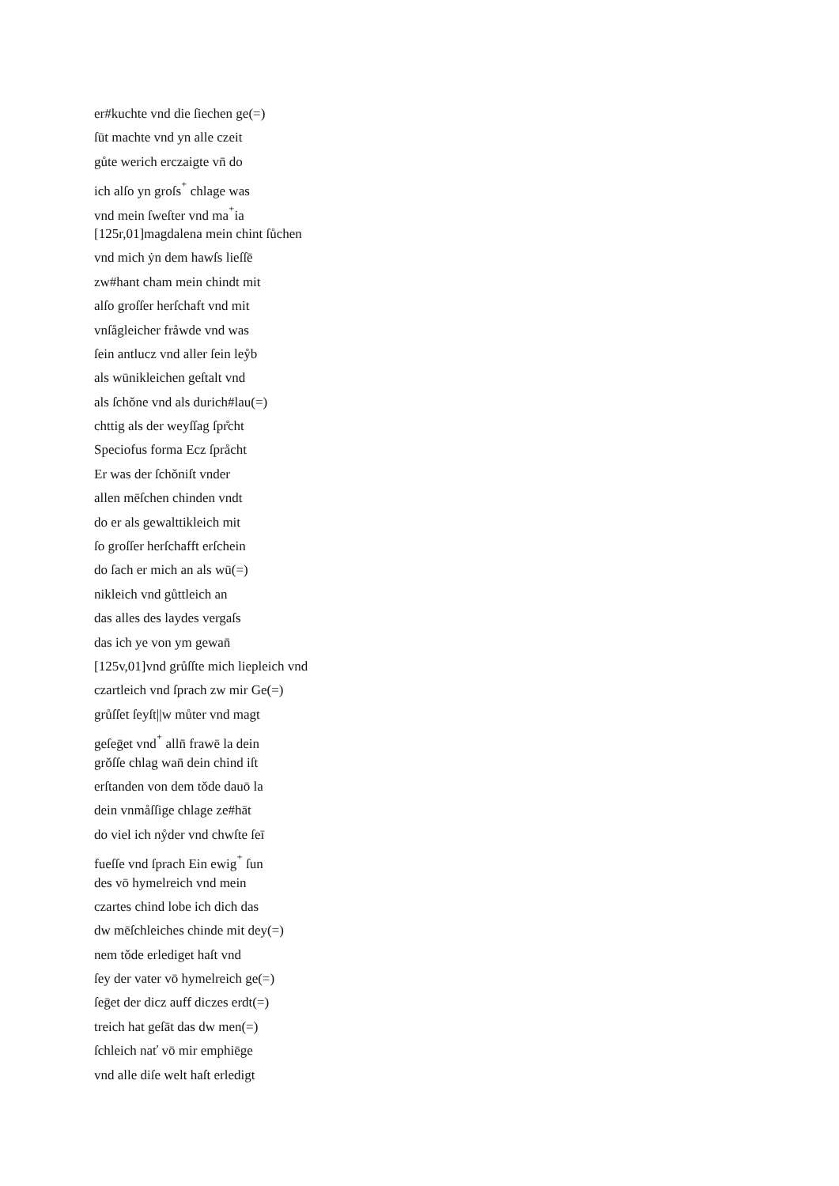er#kuchte vnd die ſiechen ge(=)
ſūt machte vnd yn alle czeit
gůte werich erczaigte vn̄ do
ich alſo yn groſs<sup>⁺</sup> chlage was
vnd mein ſweſter vnd ma<sup>⁺</sup>ia
[125r,01]magdalena mein chint ſůchen
vnd mich ẏn dem hawſs lieſſē
zw#hant cham mein chindt mit
alſo groſſer herſchaft vnd mit
vnſågleicher fråwde vnd was
ſein antlucz vnd aller ſein leẙb
als wūnikleichen geſtalt vnd
als ſchǒne vnd als durich#lau(=)
chttig als der weyſſag ſpr̊cht
Speciofus forma Ecz ſpråcht
Er was der ſchǒniſt vnder
allen mēſchen chinden vndt
do er als gewalttikleich mit
ſo groſſer herſchafft erſchein
do ſach er mich an als wū(=)
nikleich vnd gůttleich an
das alles des laydes vergaſs
das ich ye von ym gewan̄
[125v,01]vnd grůſſte mich liepleich vnd
czartleich vnd ſprach zw mir Ge(=)
grůſſet ſeyſt||w můter vnd magt
geſeḡet vnd<sup>⁺</sup> alln̄ frawē la dein
grǒſſe chlag wan̄ dein chind iſt
erſtanden von dem tǒde dauō la
dein vnmåſſige chlage ze#hāt
do viel ich nẙder vnd chwſte ſeī
fueſſe vnd ſprach Ein ewig<sup>⁺</sup> ſun
des vō hymelreich vnd mein
czartes chind lobe ich dich das
dw mēſchleiches chinde mit dey(=)
nem tǒde erlediget haſt vnd
ſey der vater vō hymelreich ge(=)
ſeḡet der dicz auff diczes erdt(=)
treich hat geſāt das dw men(=)
ſchleich nať vō mir emphiēge
vnd alle diſe welt haſt erledigt